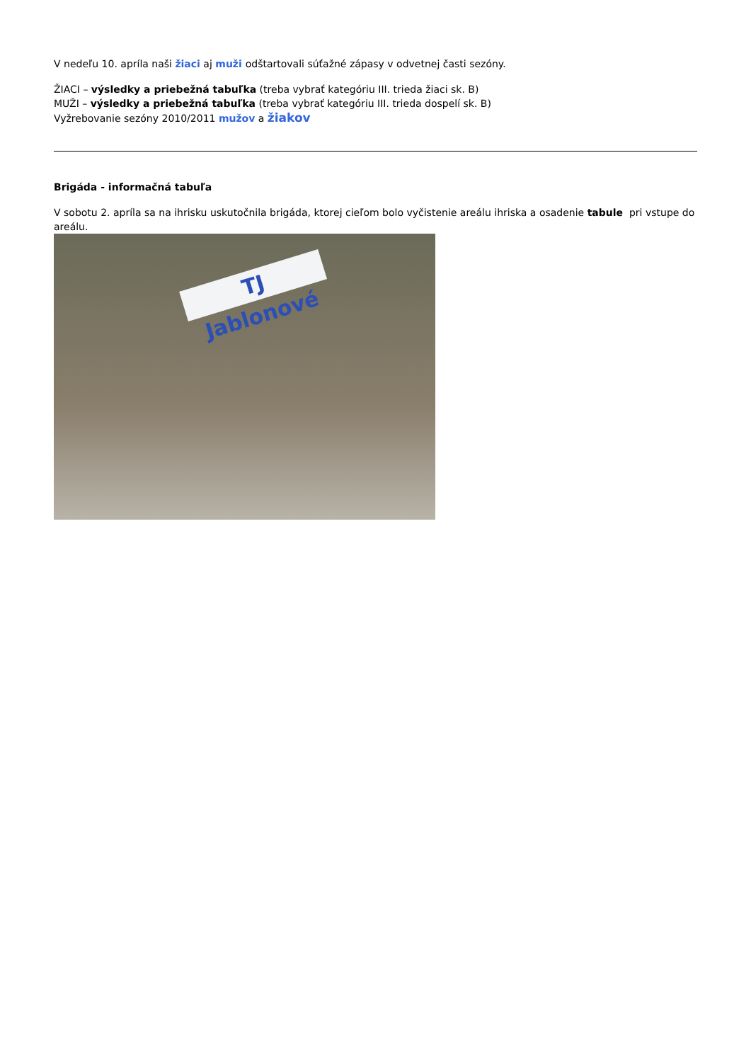V nedeľu 10. apríla naši žiaci aj muži odštartovali súťažné zápasy v odvetnej časti sezóny.
ŽIACI – výsledky a priebežná tabuľka (treba vybrať kategóriu III. trieda žiaci sk. B)
MUŽI – výsledky a priebežná tabuľka (treba vybrať kategóriu III. trieda dospelí sk. B)
Vyžrebovanie sezóny 2010/2011 mužov a žiakov
Brigáda - informačná tabuľa
V sobotu 2. apríla sa na ihrisku uskutočnila brigáda, ktorej cieľom bolo vyčistenie areálu ihriska a osadenie tabule pri vstupe do areálu.
TJ Jablonové